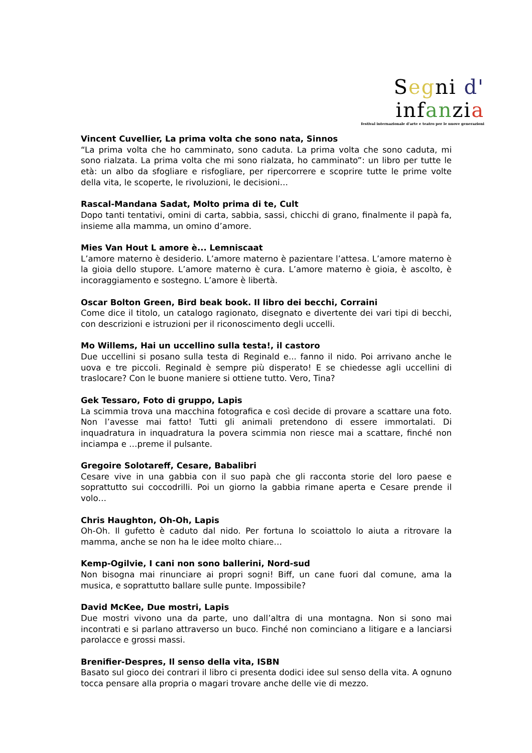Seg ni d' in fan zi a
festival internazionale d'arte e teatro per le nuove generazioni
Vincent Cuvellier, La prima volta che sono nata, Sinnos
“La prima volta che ho camminato, sono caduta. La prima volta che sono caduta, mi sono rialzata. La prima volta che mi sono rialzata, ho camminato”: un libro per tutte le età: un albo da sfogliare e risfogliare, per ripercorrere e scoprire tutte le prime volte della vita, le scoperte, le rivoluzioni, le decisioni…
Rascal-Mandana Sadat, Molto prima di te, Cult
Dopo tanti tentativi, omini di carta, sabbia, sassi, chicchi di grano, finalmente il papà fa, insieme alla mamma, un omino d’amore.
Mies Van Hout L amore è... Lemniscaat
L’amore materno è desiderio. L’amore materno è pazientare l’attesa. L’amore materno è la gioia dello stupore. L’amore materno è cura. L’amore materno è gioia, è ascolto, è incoraggiamento e sostegno. L’amore è libertà.
Oscar Bolton Green, Bird beak book. Il libro dei becchi, Corraini
Come dice il titolo, un catalogo ragionato, disegnato e divertente dei vari tipi di becchi, con descrizioni e istruzioni per il riconoscimento degli uccelli.
Mo Willems, Hai un uccellino sulla testa!, il castoro
Due uccellini si posano sulla testa di Reginald e... fanno il nido. Poi arrivano anche le uova e tre piccoli. Reginald è sempre più disperato! E se chiedesse agli uccellini di traslocare? Con le buone maniere si ottiene tutto. Vero, Tina?
Gek Tessaro, Foto di gruppo, Lapis
La scimmia trova una macchina fotografica e così decide di provare a scattare una foto. Non l’avesse mai fatto! Tutti gli animali pretendono di essere immortalati. Di inquadratura in inquadratura la povera scimmia non riesce mai a scattare, finché non inciampa e …preme il pulsante.
Gregoire Solotareff, Cesare, Babalibri
Cesare vive in una gabbia con il suo papà che gli racconta storie del loro paese e soprattutto sui coccodrilli. Poi un giorno la gabbia rimane aperta e Cesare prende il volo…
Chris Haughton, Oh-Oh, Lapis
Oh-Oh. Il gufetto è caduto dal nido. Per fortuna lo scoiattolo lo aiuta a ritrovare la mamma, anche se non ha le idee molto chiare…
Kemp-Ogilvie, I cani non sono ballerini, Nord-sud
Non bisogna mai rinunciare ai propri sogni! Biff, un cane fuori dal comune, ama la musica, e soprattutto ballare sulle punte. Impossibile?
David McKee, Due mostri, Lapis
Due mostri vivono una da parte, uno dall’altra di una montagna. Non si sono mai incontrati e si parlano attraverso un buco. Finché non cominciano a litigare e a lanciarsi parolacce e grossi massi.
Brenifier-Despres, Il senso della vita, ISBN
Basato sul gioco dei contrari il libro ci presenta dodici idee sul senso della vita. A ognuno tocca pensare alla propria o magari trovare anche delle vie di mezzo.